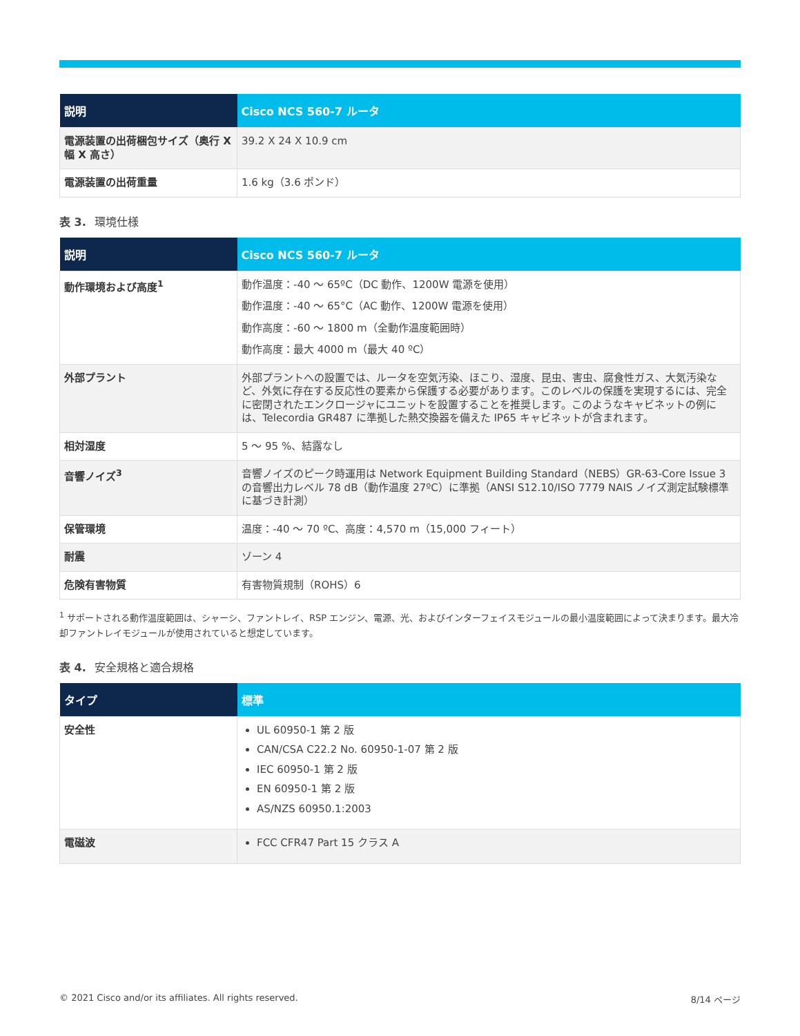| 説明 | Cisco NCS 560-7 ルータ |
| --- | --- |
| 電源装置の出荷梱包サイズ（奥行 X 幅 X 高さ） | 39.2 X 24 X 10.9 cm |
| 電源装置の出荷重量 | 1.6 kg（3.6 ポンド） |
表 3. 環境仕様
| 説明 | Cisco NCS 560-7 ルータ |
| --- | --- |
| 動作環境および高度<sup>1</sup> | 動作温度：-40 ～ 65ºC（DC 動作、1200W 電源を使用） 動作温度：-40 ～ 65°C（AC 動作、1200W 電源を使用） 動作高度：-60 ～ 1800 m（全動作温度範囲時） 動作高度：最大 4000 m（最大 40 ºC） |
| 外部プラント | 外部プラントへの設置では、ルータを空気汚染、ほこり、湿度、昆虫、害虫、腐食性ガス、大気汚染など、外気に存在する反応性の要素から保護する必要があります。このレベルの保護を実現するには、完全に密閉されたエンクロージャにユニットを設置することを推奨します。このようなキャビネットの例には、Telecordia GR487 に準拠した熱交換器を備えた IP65 キャビネットが含まれます。 |
| 相対湿度 | 5 ～ 95 %、結露なし |
| 音響ノイズ<sup>3</sup> | 音響ノイズのピーク時運用は Network Equipment Building Standard（NEBS）GR-63-Core Issue 3 の音響出力レベル 78 dB（動作温度 27ºC）に準拠（ANSI S12.10/ISO 7779 NAIS ノイズ測定試験標準に基づき計測） |
| 保管環境 | 温度：-40 ～ 70 ºC、高度：4,570 m（15,000 フィート） |
| 耐震 | ゾーン 4 |
| 危険有害物質 | 有害物質規制（ROHS）6 |
<sup>1</sup> サポートされる動作温度範囲は、シャーシ、ファントレイ、RSP エンジン、電源、光、およびインターフェイスモジュールの最小温度範囲によって決まります。最大冷却ファントレイモジュールが使用されていると想定しています。
表 4. 安全規格と適合規格
| タイプ | 標準 |
| --- | --- |
| 安全性 | UL 60950-1 第 2 版 CAN/CSA C22.2 No. 60950-1-07 第 2 版 IEC 60950-1 第 2 版 EN 60950-1 第 2 版 AS/NZS 60950.1:2003 |
| 電磁波 | FCC CFR47 Part 15 クラス A |
© 2021 Cisco and/or its affiliates. All rights reserved. 8/14 ページ